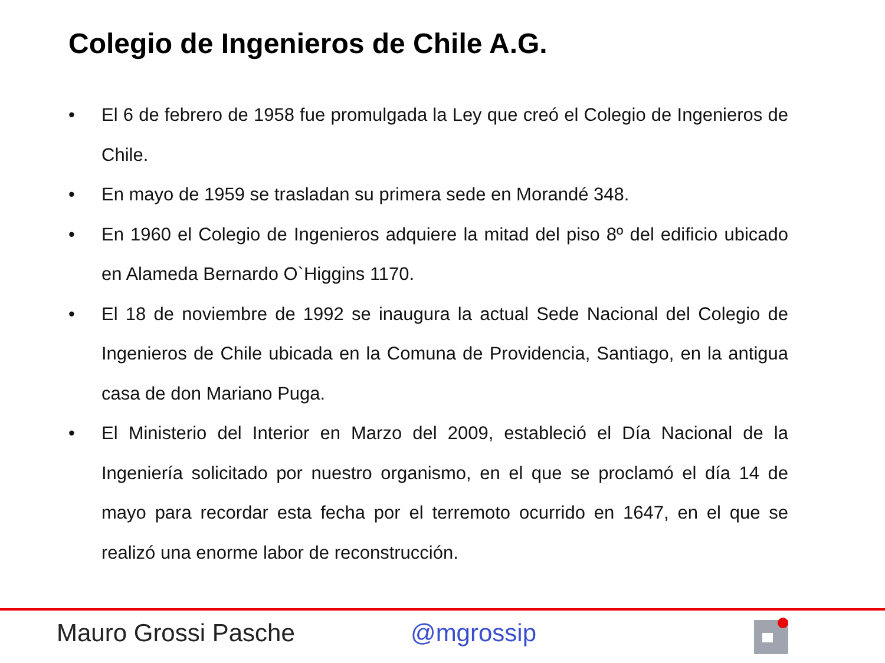Colegio de Ingenieros de Chile A.G.
• El 6 de febrero de 1958 fue promulgada la Ley que creó el Colegio de Ingenieros de Chile.
• En mayo de 1959 se trasladan su primera sede en Morandé 348.
• En 1960 el Colegio de Ingenieros adquiere la mitad del piso 8º del edificio ubicado en Alameda Bernardo O`Higgins 1170.
• El 18 de noviembre de 1992 se inaugura la actual Sede Nacional del Colegio de Ingenieros de Chile ubicada en la Comuna de Providencia, Santiago, en la antigua casa de don Mariano Puga.
• El Ministerio del Interior en Marzo del 2009, estableció el Día Nacional de la Ingeniería solicitado por nuestro organismo, en el que se proclamó el día 14 de mayo para recordar esta fecha por el terremoto ocurrido en 1647, en el que se realizó una enorme labor de reconstrucción.
Mauro Grossi Pasche @mgrossip